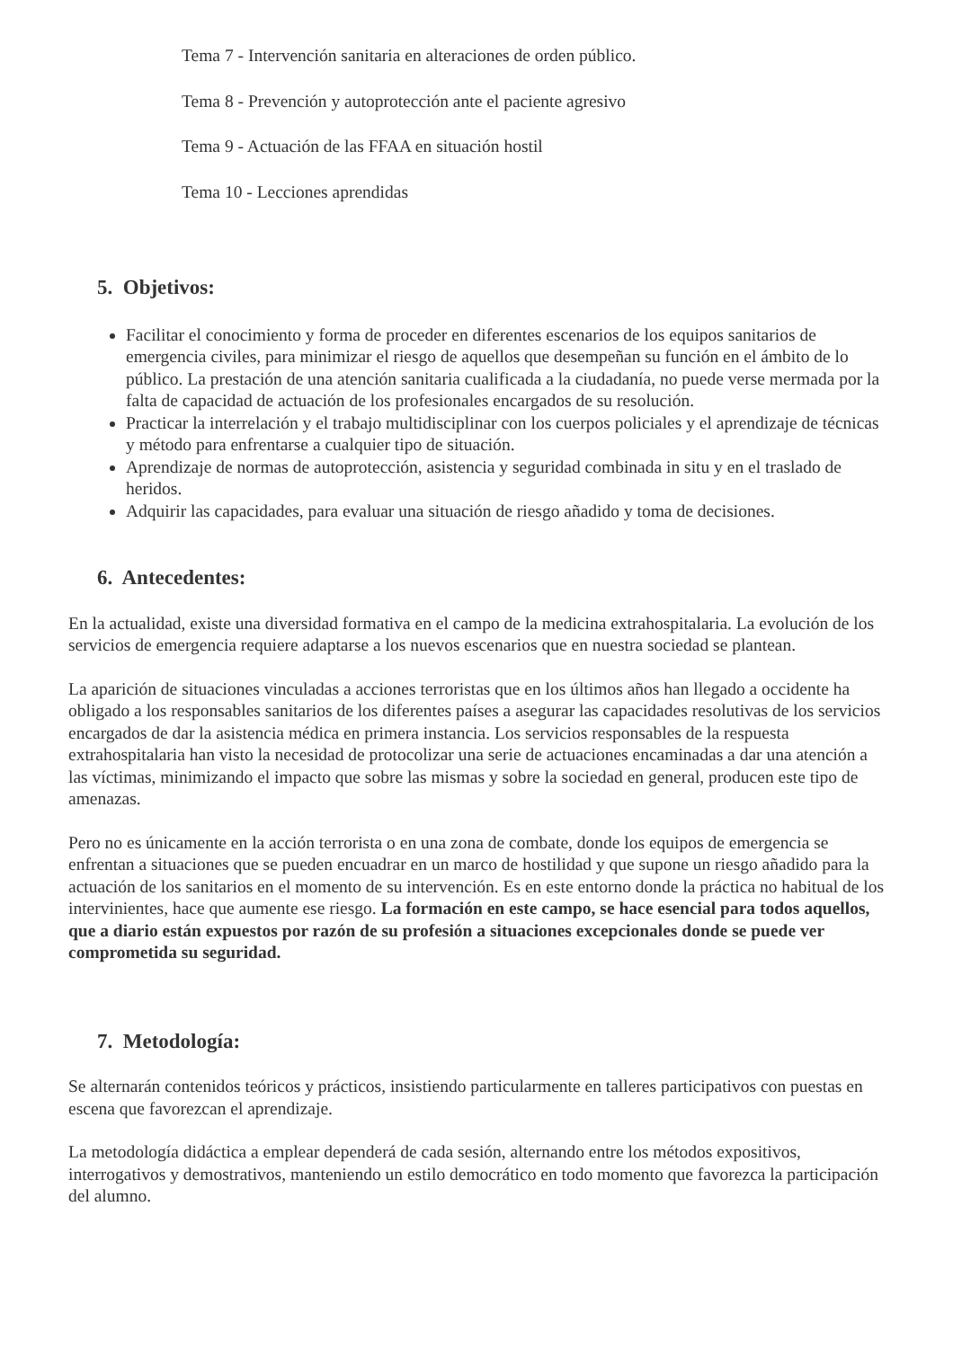Tema 7 - Intervención sanitaria en alteraciones de orden público.
Tema 8 - Prevención y autoprotección ante el paciente agresivo
Tema 9 - Actuación de las FFAA en situación hostil
Tema 10 - Lecciones aprendidas
5. Objetivos:
Facilitar el conocimiento y forma de proceder en diferentes escenarios de los equipos sanitarios de emergencia civiles, para minimizar el riesgo de aquellos que desempeñan su función en el ámbito de lo público. La prestación de una atención sanitaria cualificada a la ciudadanía, no puede verse mermada por la falta de capacidad de actuación de los profesionales encargados de su resolución.
Practicar la interrelación y el trabajo multidisciplinar con los cuerpos policiales y el aprendizaje de técnicas y método para enfrentarse a cualquier tipo de situación.
Aprendizaje de normas de autoprotección, asistencia y seguridad combinada in situ y en el traslado de heridos.
Adquirir las capacidades, para evaluar una situación de riesgo añadido y toma de decisiones.
6. Antecedentes:
En la actualidad, existe una diversidad formativa en el campo de la medicina extrahospitalaria. La evolución de los servicios de emergencia requiere adaptarse a los nuevos escenarios que en nuestra sociedad se plantean.
La aparición de situaciones vinculadas a acciones terroristas que en los últimos años han llegado a occidente ha obligado a los responsables sanitarios de los diferentes países a asegurar las capacidades resolutivas de los servicios encargados de dar la asistencia médica en primera instancia. Los servicios responsables de la respuesta extrahospitalaria han visto la necesidad de protocolizar una serie de actuaciones encaminadas a dar una atención a las víctimas, minimizando el impacto que sobre las mismas y sobre la sociedad en general, producen este tipo de amenazas.
Pero no es únicamente en la acción terrorista o en una zona de combate, donde los equipos de emergencia se enfrentan a situaciones que se pueden encuadrar en un marco de hostilidad y que supone un riesgo añadido para la actuación de los sanitarios en el momento de su intervención. Es en este entorno donde la práctica no habitual de los intervinientes, hace que aumente ese riesgo. La formación en este campo, se hace esencial para todos aquellos, que a diario están expuestos por razón de su profesión a situaciones excepcionales donde se puede ver comprometida su seguridad.
7. Metodología:
Se alternarán contenidos teóricos y prácticos, insistiendo particularmente en talleres participativos con puestas en escena que favorezcan el aprendizaje.
La metodología didáctica a emplear dependerá de cada sesión, alternando entre los métodos expositivos, interrogativos y demostrativos, manteniendo un estilo democrático en todo momento que favorezca la participación del alumno.